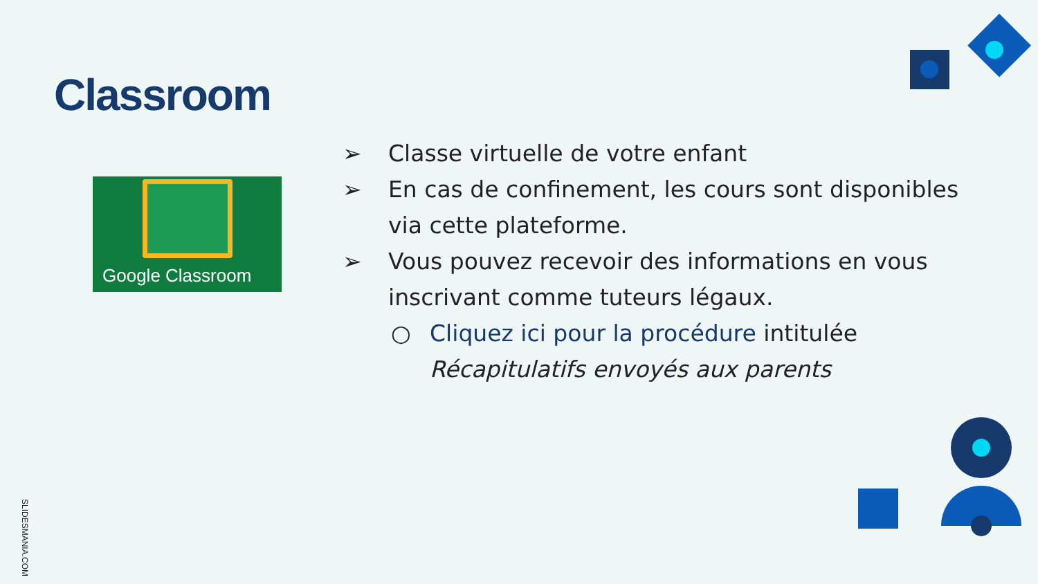Classroom
Google Classroom
➢ Classe virtuelle de votre enfant
➢ En cas de confinement, les cours sont disponibles via cette plateforme.
➢ Vous pouvez recevoir des informations en vous inscrivant comme tuteurs légaux.
○ Cliquez ici pour la procédure intitulée Récapitulatifs envoyés aux parents
SLIDESMANIA.COM